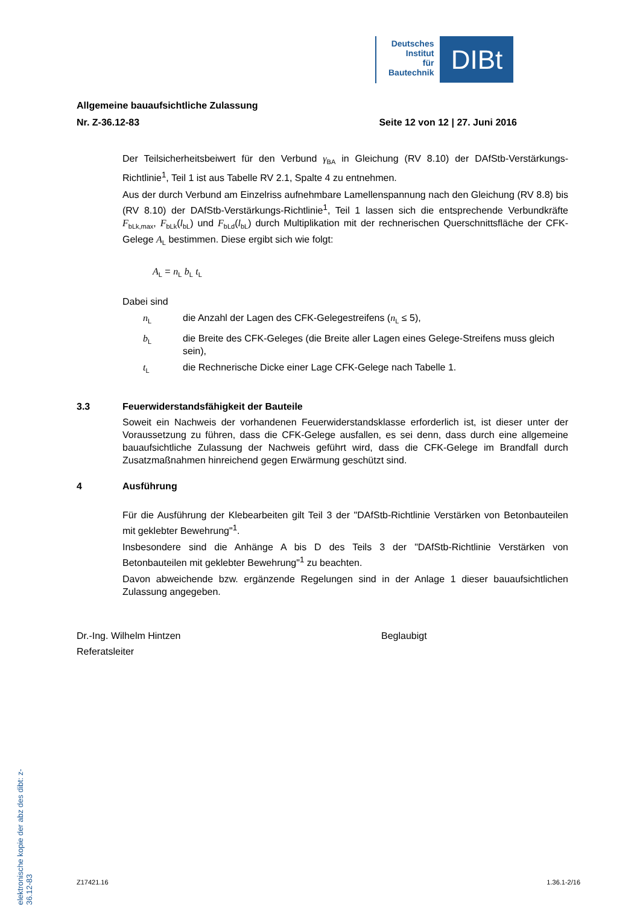Deutsches
Institut
für
Bautechnik
DIBt
Allgemeine bauaufsichtliche Zulassung
Nr. Z-36.12-83 Seite 12 von 12 | 27. Juni 2016
Der Teilsicherheitsbeiwert für den Verbund γ<sub>BA</sub> in Gleichung (RV 8.10) der DAfStb-Verstärkungs-Richtlinie<sup>1</sup>, Teil 1 ist aus Tabelle RV 2.1, Spalte 4 zu entnehmen.
Aus der durch Verbund am Einzelriss aufnehmbare Lamellenspannung nach den Gleichung (RV 8.8) bis (RV 8.10) der DAfStb-Verstärkungs-Richtlinie<sup>1</sup>, Teil 1 lassen sich die entsprechende Verbundkräfte F<sub>bLk,max</sub>, F<sub>bLk</sub>(l<sub>bL</sub>) und F<sub>bLd</sub>(l<sub>bL</sub>) durch Multiplikation mit der rechnerischen Querschnittsfläche der CFK-Gelege A<sub>L</sub> bestimmen. Diese ergibt sich wie folgt:
A<sub>L</sub> = n<sub>L</sub> b<sub>L</sub> t<sub>L</sub>
Dabei sind
n<sub>L</sub>
die Anzahl der Lagen des CFK-Gelegestreifens (n<sub>L</sub> ≤ 5),
b<sub>L</sub>
die Breite des CFK-Geleges (die Breite aller Lagen eines Gelege-Streifens muss gleich sein),
t<sub>L</sub>
die Rechnerische Dicke einer Lage CFK-Gelege nach Tabelle 1.
3.3 Feuerwiderstandsfähigkeit der Bauteile
Soweit ein Nachweis der vorhandenen Feuerwiderstandsklasse erforderlich ist, ist dieser unter der Voraussetzung zu führen, dass die CFK-Gelege ausfallen, es sei denn, dass durch eine allgemeine bauaufsichtliche Zulassung der Nachweis geführt wird, dass die CFK-Gelege im Brandfall durch Zusatzmaßnahmen hinreichend gegen Erwärmung geschützt sind.
4 Ausführung
Für die Ausführung der Klebearbeiten gilt Teil 3 der "DAfStb-Richtlinie Verstärken von Betonbauteilen mit geklebter Bewehrung"<sup>1</sup>.
Insbesondere sind die Anhänge A bis D des Teils 3 der "DAfStb-Richtlinie Verstärken von Betonbauteilen mit geklebter Bewehrung"<sup>1</sup> zu beachten.
Davon abweichende bzw. ergänzende Regelungen sind in der Anlage 1 dieser bauaufsichtlichen Zulassung angegeben.
Dr.-Ing. Wilhelm Hintzen
Referatsleiter
Beglaubigt
elektronische kopie der abz des dibt: z-36.12-83
Z17421.16 1.36.1-2/16